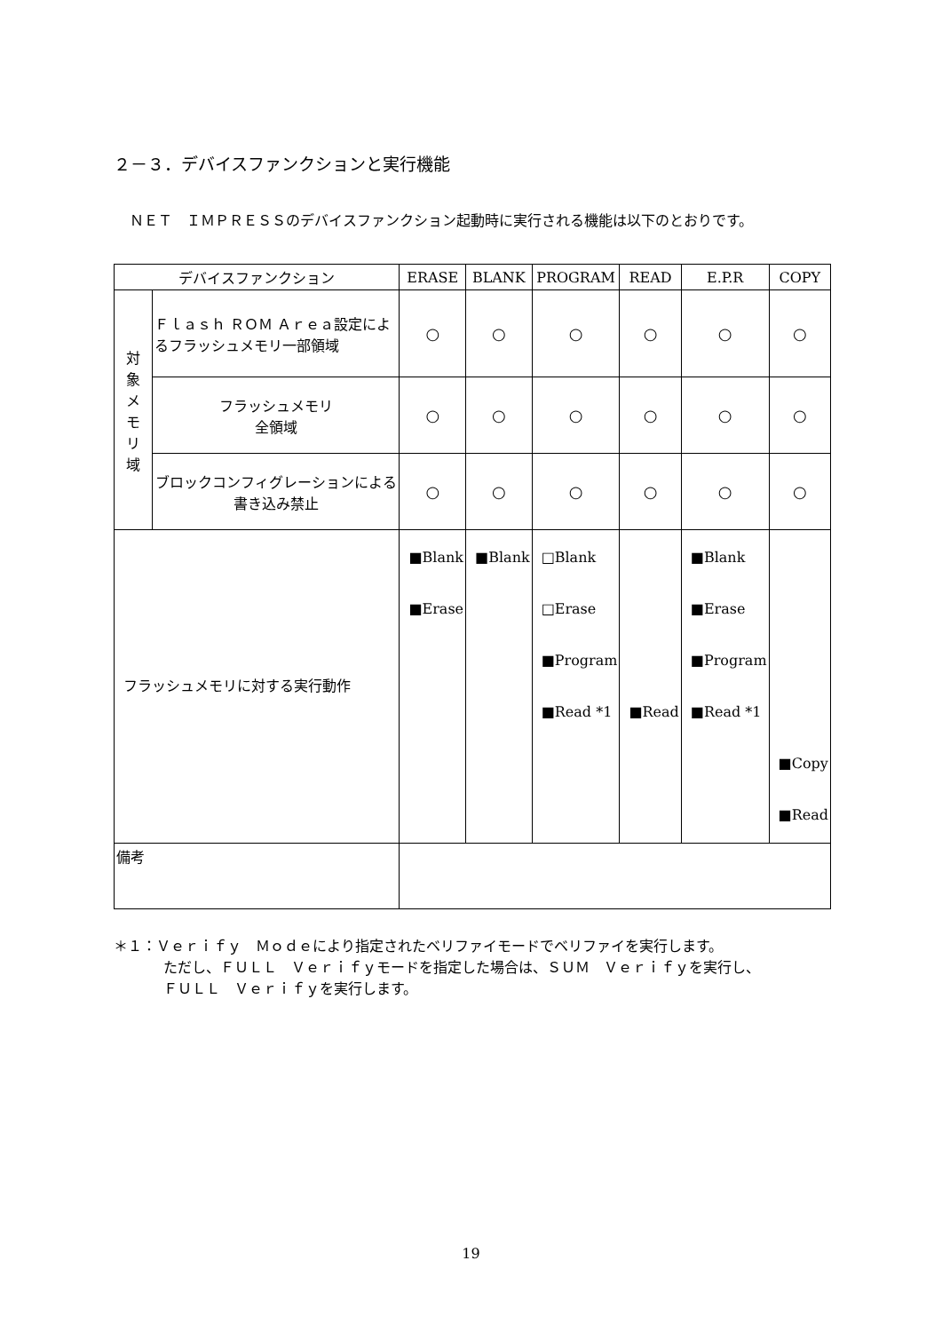２－３．デバイスファンクションと実行機能
ＮＥＴ　ＩＭＰＲＥＳＳのデバイスファンクション起動時に実行される機能は以下のとおりです。
| デバイスファンクション | | ERASE | BLANK | PROGRAM | READ | E.P.R | COPY |
| --- | --- | --- | --- | --- | --- | --- | --- |
| 対 象 メ モ リ 域 | Ｆｌａｓｈ ＲＯＭ Ａｒｅａ設定によるフラッシュメモリ一部領域 | ○ | ○ | ○ | ○ | ○ | ○ |
| | フラッシュメモリ 全領域 | ○ | ○ | ○ | ○ | ○ | ○ |
| | ブロックコンフィグレーションによる書き込み禁止 | ○ | ○ | ○ | ○ | ○ | ○ |
| フラッシュメモリに対する実行動作 | | ■Blank ■Erase | ■Blank | □Blank □Erase ■Program ■Read *1 | ■Read | ■Blank ■Erase ■Program ■Read *1 | ■Copy ■Read |
| 備考 | | | | | | | |
＊１：Ｖｅｒｉｆｙ　Ｍｏｄｅにより指定されたベリファイモードでベリファイを実行します。
ただし、ＦＵＬＬ　Ｖｅｒｉｆｙモードを指定した場合は、ＳＵＭ　Ｖｅｒｉｆｙを実行し、
ＦＵＬＬ　Ｖｅｒｉｆｙを実行します。
19